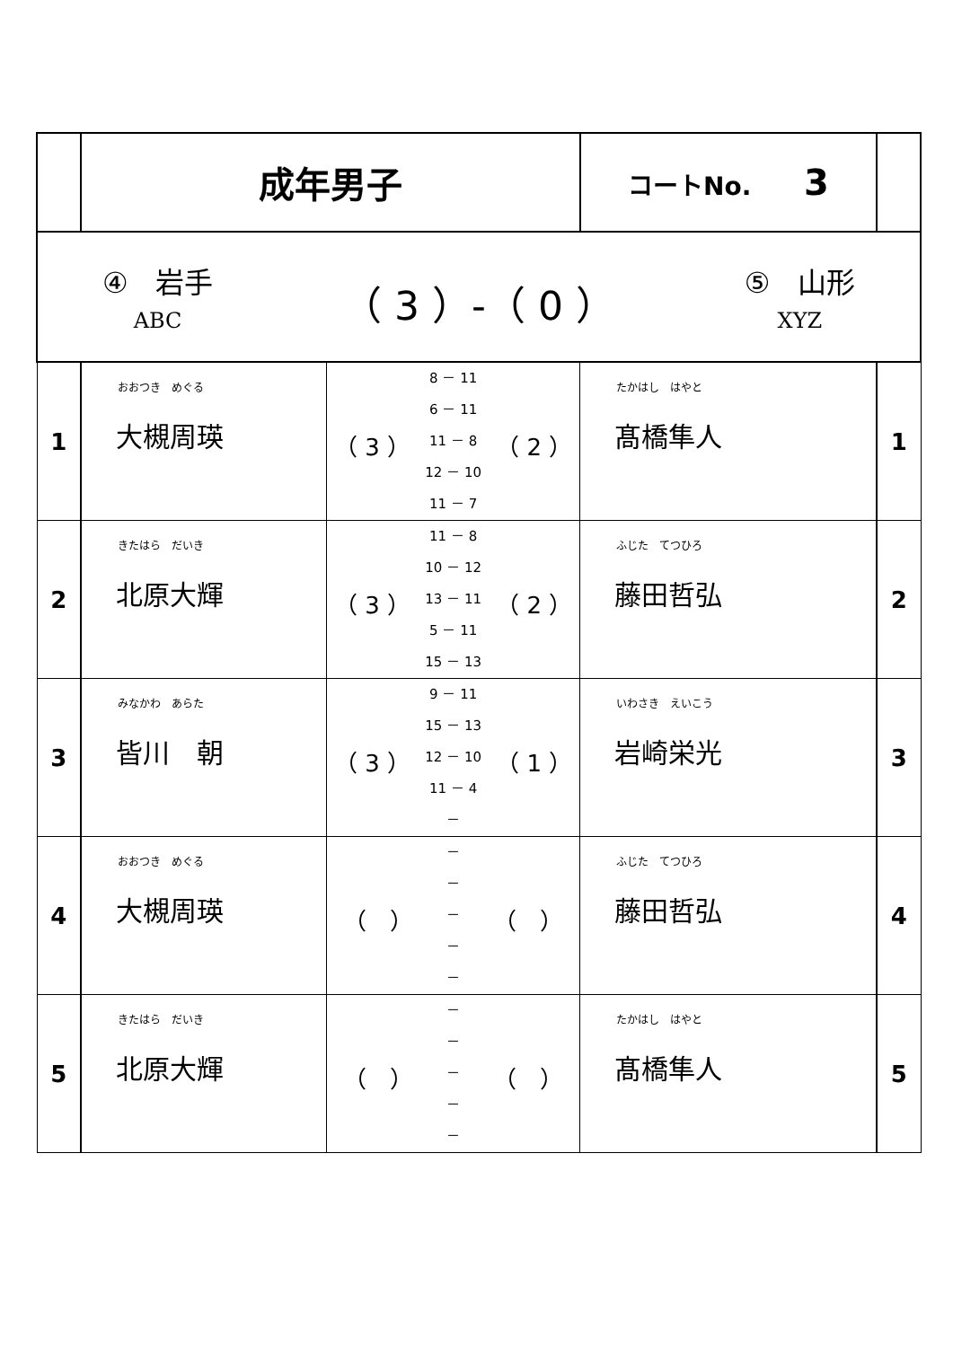| | 成年男子 | | コートNo. 3 | |
| ④ 岩手 ABC （ 3 ）-（ 0 ） ⑤ 山形 XYZ | | | | |
| 1 | おおつき めぐる 大槻周瑛 | （ 3 ） 8 － 11 6 － 11 11 － 8 12 － 10 11 － 7 （ 2 ） | たかはし はやと 髙橋隼人 | 1 |
| 2 | きたはら だいき 北原大輝 | （ 3 ） 11 － 8 10 － 12 13 － 11 5 － 11 15 － 13 （ 2 ） | ふじた てつひろ 藤田哲弘 | 2 |
| 3 | みなかわ あらた 皆川 朝 | （ 3 ） 9 － 11 15 － 13 12 － 10 11 － 4 － （ 1 ） | いわさき えいこう 岩崎栄光 | 3 |
| 4 | おおつき めぐる 大槻周瑛 | （ ） － － － － － （ ） | ふじた てつひろ 藤田哲弘 | 4 |
| 5 | きたはら だいき 北原大輝 | （ ） － － － － － （ ） | たかはし はやと 髙橋隼人 | 5 |